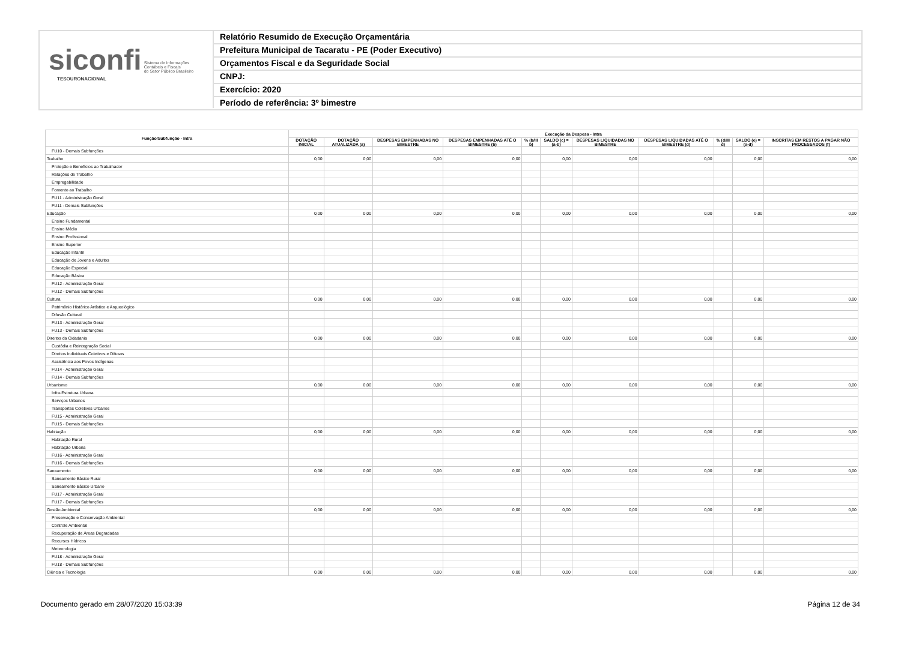siconfi Sistema de Informações
Contábeis e Fiscais
do Setor Público Brasileiro
TESOURONACIONAL
Relatório Resumido de Execução Orçamentária
Prefeitura Municipal de Tacaratu - PE (Poder Executivo)
Orçamentos Fiscal e da Seguridade Social
CNPJ:
Exercício: 2020
Período de referência: 3º bimestre
| Função/Subfunção - Intra | Execução da Despesa - Intra | | | | | | | | | | |
| --- | --- | --- | --- | --- | --- | --- | --- | --- | --- | --- | --- |
| | DOTAÇÃO INICIAL | DOTAÇÃO ATUALIZADA (a) | DESPESAS EMPENHADAS NO BIMESTRE | DESPESAS EMPENHADAS ATÉ O BIMESTRE (b) | % (b/III b) | SALDO (c) = (a-b) | DESPESAS LIQUIDADAS NO BIMESTRE | DESPESAS LIQUIDADAS ATÉ O BIMESTRE (d) | % (d/III d) | SALDO (e) = (a-d) | INSCRITAS EM RESTOS A PAGAR NÃO PROCESSADOS (f) |
| FU10 - Demais Subfunções | | | | | | | | | | | |
| Trabalho | 0,00 | 0,00 | 0,00 | 0,00 | | 0,00 | 0,00 | 0,00 | | 0,00 | 0,00 |
| Proteção e Benefícios ao Trabalhador | | | | | | | | | | | |
| Relações de Trabalho | | | | | | | | | | | |
| Empregabilidade | | | | | | | | | | | |
| Fomento ao Trabalho | | | | | | | | | | | |
| FU11 - Administração Geral | | | | | | | | | | | |
| FU11 - Demais Subfunções | | | | | | | | | | | |
| Educação | 0,00 | 0,00 | 0,00 | 0,00 | | 0,00 | 0,00 | 0,00 | | 0,00 | 0,00 |
| Ensino Fundamental | | | | | | | | | | | |
| Ensino Médio | | | | | | | | | | | |
| Ensino Profissional | | | | | | | | | | | |
| Ensino Superior | | | | | | | | | | | |
| Educação Infantil | | | | | | | | | | | |
| Educação de Jovens e Adultos | | | | | | | | | | | |
| Educação Especial | | | | | | | | | | | |
| Educação Básica | | | | | | | | | | | |
| FU12 - Administração Geral | | | | | | | | | | | |
| FU12 - Demais Subfunções | | | | | | | | | | | |
| Cultura | 0,00 | 0,00 | 0,00 | 0,00 | | 0,00 | 0,00 | 0,00 | | 0,00 | 0,00 |
| Patrimônio Histórico Artístico e Arqueológico | | | | | | | | | | | |
| Difusão Cultural | | | | | | | | | | | |
| FU13 - Administração Geral | | | | | | | | | | | |
| FU13 - Demais Subfunções | | | | | | | | | | | |
| Direitos da Cidadania | 0,00 | 0,00 | 0,00 | 0,00 | | 0,00 | 0,00 | 0,00 | | 0,00 | 0,00 |
| Custódia e Reintegração Social | | | | | | | | | | | |
| Direitos Individuais Coletivos e Difusos | | | | | | | | | | | |
| Assistência aos Povos Indígenas | | | | | | | | | | | |
| FU14 - Administração Geral | | | | | | | | | | | |
| FU14 - Demais Subfunções | | | | | | | | | | | |
| Urbanismo | 0,00 | 0,00 | 0,00 | 0,00 | | 0,00 | 0,00 | 0,00 | | 0,00 | 0,00 |
| Infra-Estrutura Urbana | | | | | | | | | | | |
| Serviços Urbanos | | | | | | | | | | | |
| Transportes Coletivos Urbanos | | | | | | | | | | | |
| FU15 - Administração Geral | | | | | | | | | | | |
| FU15 - Demais Subfunções | | | | | | | | | | | |
| Habitação | 0,00 | 0,00 | 0,00 | 0,00 | | 0,00 | 0,00 | 0,00 | | 0,00 | 0,00 |
| Habitação Rural | | | | | | | | | | | |
| Habitação Urbana | | | | | | | | | | | |
| FU16 - Administração Geral | | | | | | | | | | | |
| FU16 - Demais Subfunções | | | | | | | | | | | |
| Saneamento | 0,00 | 0,00 | 0,00 | 0,00 | | 0,00 | 0,00 | 0,00 | | 0,00 | 0,00 |
| Saneamento Básico Rural | | | | | | | | | | | |
| Saneamento Básico Urbano | | | | | | | | | | | |
| FU17 - Administração Geral | | | | | | | | | | | |
| FU17 - Demais Subfunções | | | | | | | | | | | |
| Gestão Ambiental | 0,00 | 0,00 | 0,00 | 0,00 | | 0,00 | 0,00 | 0,00 | | 0,00 | 0,00 |
| Preservação e Conservação Ambiental | | | | | | | | | | | |
| Controle Ambiental | | | | | | | | | | | |
| Recuperação de Áreas Degradadas | | | | | | | | | | | |
| Recursos Hídricos | | | | | | | | | | | |
| Meteorologia | | | | | | | | | | | |
| FU18 - Administração Geral | | | | | | | | | | | |
| FU18 - Demais Subfunções | | | | | | | | | | | |
| Ciência e Tecnologia | 0,00 | 0,00 | 0,00 | 0,00 | | 0,00 | 0,00 | 0,00 | | 0,00 | 0,00 |
Documento gerado em 28/07/2020 15:03:39 Página 12 de 34